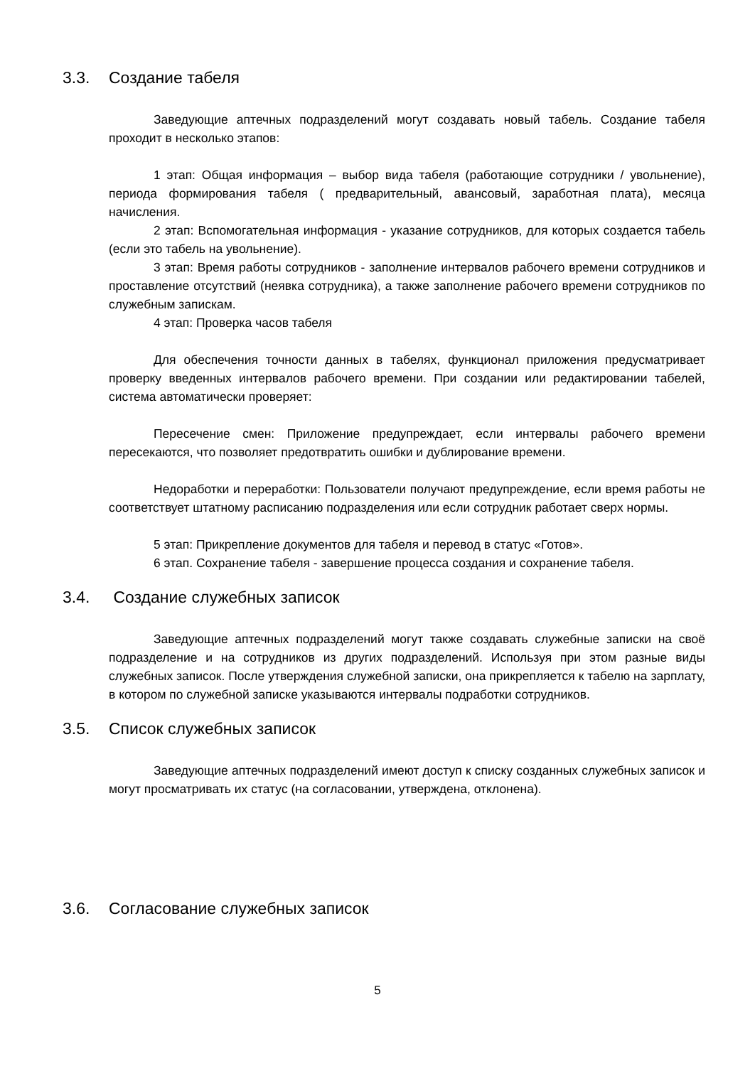3.3. Создание табеля
Заведующие аптечных подразделений могут создавать новый табель. Создание табеля проходит в несколько этапов:
1 этап: Общая информация – выбор вида табеля (работающие сотрудники / увольнение), периода формирования табеля ( предварительный, авансовый, заработная плата), месяца начисления.
2 этап: Вспомогательная информация - указание сотрудников, для которых создается табель (если это табель на увольнение).
3 этап: Время работы сотрудников - заполнение интервалов рабочего времени сотрудников и проставление отсутствий (неявка сотрудника), а также заполнение рабочего времени сотрудников по служебным запискам.
4 этап: Проверка часов табеля
Для обеспечения точности данных в табелях, функционал приложения предусматривает проверку введенных интервалов рабочего времени. При создании или редактировании табелей, система автоматически проверяет:
Пересечение смен: Приложение предупреждает, если интервалы рабочего времени пересекаются, что позволяет предотвратить ошибки и дублирование времени.
Недоработки и переработки: Пользователи получают предупреждение, если время работы не соответствует штатному расписанию подразделения или если сотрудник работает сверх нормы.
5 этап: Прикрепление документов для табеля и перевод в статус «Готов».
6 этап. Сохранение табеля - завершение процесса создания и сохранение табеля.
3.4. Создание служебных записок
Заведующие аптечных подразделений могут также создавать служебные записки на своё подразделение и на сотрудников из других подразделений. Используя при этом разные виды служебных записок. После утверждения служебной записки, она прикрепляется к табелю на зарплату, в котором по служебной записке указываются интервалы подработки сотрудников.
3.5. Список служебных записок
Заведующие аптечных подразделений имеют доступ к списку созданных служебных записок и могут просматривать их статус (на согласовании, утверждена, отклонена).
3.6. Согласование служебных записок
5